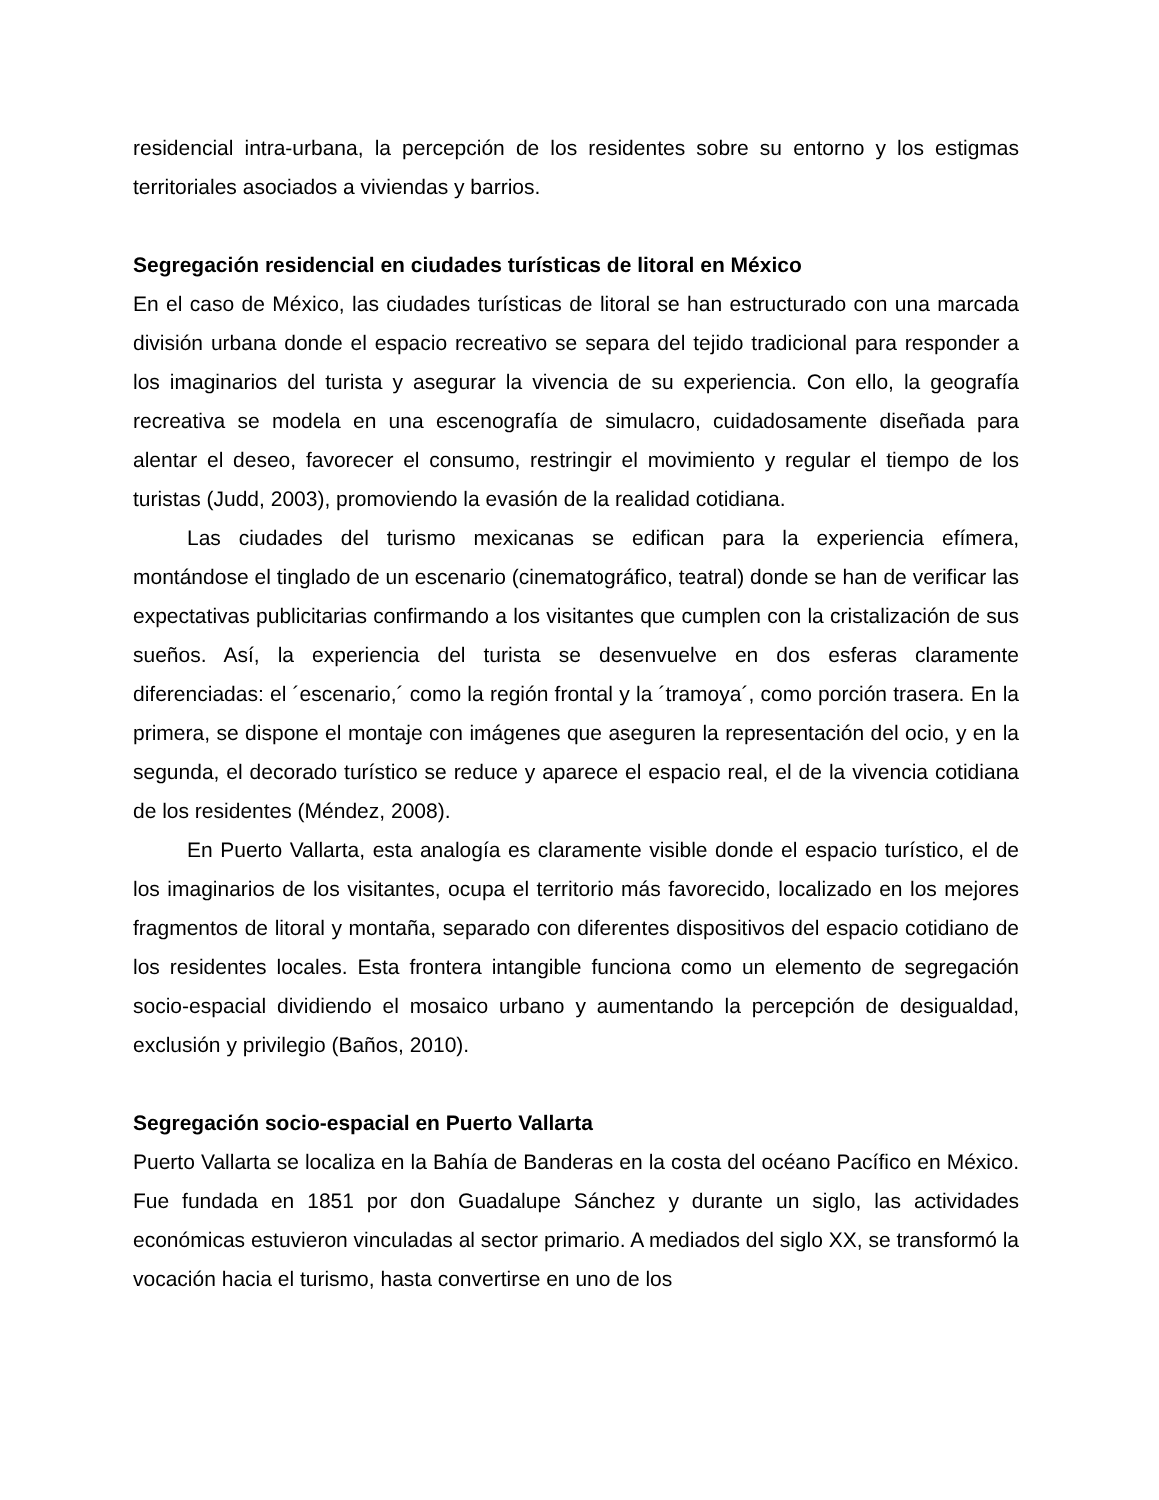residencial intra-urbana, la percepción de los residentes sobre su entorno y los estigmas territoriales asociados a viviendas y barrios.
Segregación residencial en ciudades turísticas de litoral en México
En el caso de México, las ciudades turísticas de litoral se han estructurado con una marcada división urbana donde el espacio recreativo se separa del tejido tradicional para responder a los imaginarios del turista y asegurar la vivencia de su experiencia. Con ello, la geografía recreativa se modela en una escenografía de simulacro, cuidadosamente diseñada para alentar el deseo, favorecer el consumo, restringir el movimiento y regular el tiempo de los turistas (Judd, 2003), promoviendo la evasión de la realidad cotidiana.
Las ciudades del turismo mexicanas se edifican para la experiencia efímera, montándose el tinglado de un escenario (cinematográfico, teatral) donde se han de verificar las expectativas publicitarias confirmando a los visitantes que cumplen con la cristalización de sus sueños. Así, la experiencia del turista se desenvuelve en dos esferas claramente diferenciadas: el ´escenario,´ como la región frontal y la ´tramoya´, como porción trasera. En la primera, se dispone el montaje con imágenes que aseguren la representación del ocio, y en la segunda, el decorado turístico se reduce y aparece el espacio real, el de la vivencia cotidiana de los residentes (Méndez, 2008).
En Puerto Vallarta, esta analogía es claramente visible donde el espacio turístico, el de los imaginarios de los visitantes, ocupa el territorio más favorecido, localizado en los mejores fragmentos de litoral y montaña, separado con diferentes dispositivos del espacio cotidiano de los residentes locales. Esta frontera intangible funciona como un elemento de segregación socio-espacial dividiendo el mosaico urbano y aumentando la percepción de desigualdad, exclusión y privilegio (Baños, 2010).
Segregación socio-espacial en Puerto Vallarta
Puerto Vallarta se localiza en la Bahía de Banderas en la costa del océano Pacífico en México. Fue fundada en 1851 por don Guadalupe Sánchez y durante un siglo, las actividades económicas estuvieron vinculadas al sector primario. A mediados del siglo XX, se transformó la vocación hacia el turismo, hasta convertirse en uno de los